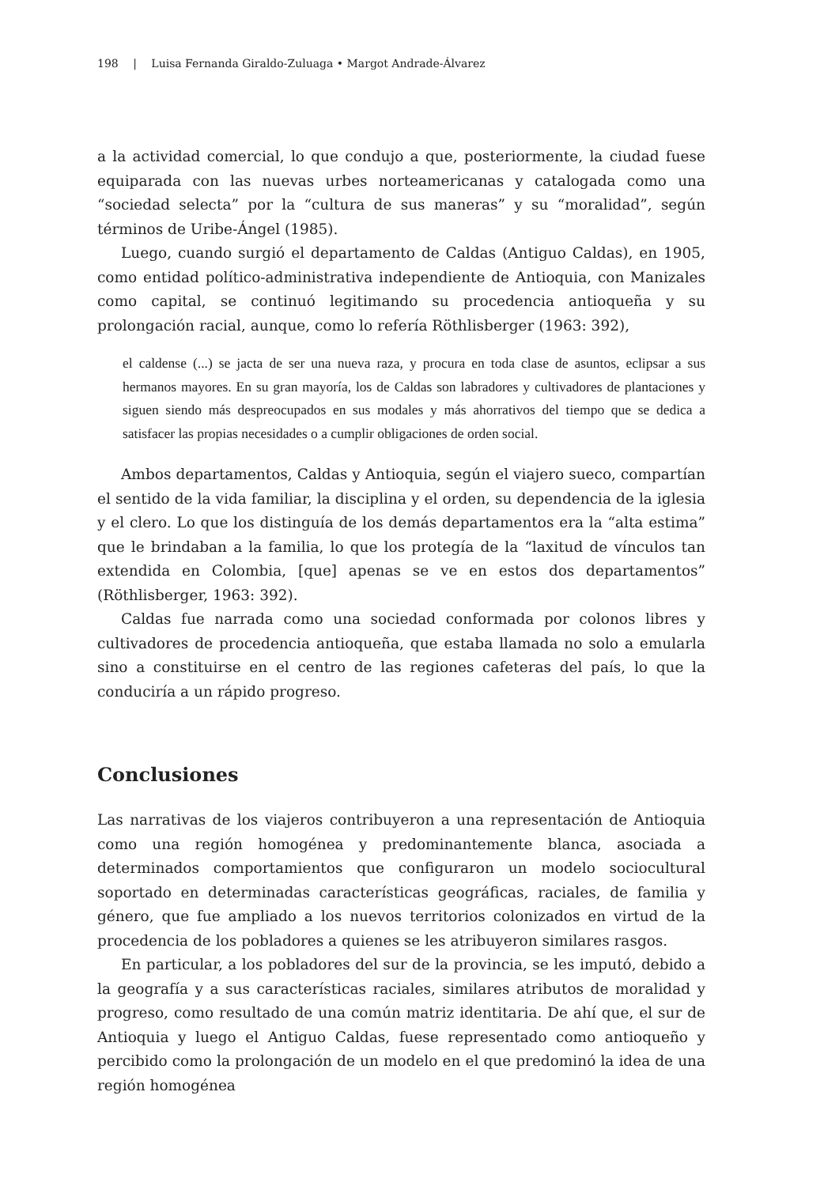198 | Luisa Fernanda Giraldo-Zuluaga • Margot Andrade-Álvarez
a la actividad comercial, lo que condujo a que, posteriormente, la ciudad fuese equiparada con las nuevas urbes norteamericanas y catalogada como una “sociedad selecta” por la “cultura de sus maneras” y su “moralidad”, según términos de Uribe-Ángel (1985).
Luego, cuando surgió el departamento de Caldas (Antiguo Caldas), en 1905, como entidad político-administrativa independiente de Antioquia, con Manizales como capital, se continuó legitimando su procedencia antioqueña y su prolongación racial, aunque, como lo refería Röthlisberger (1963: 392),
el caldense (...) se jacta de ser una nueva raza, y procura en toda clase de asuntos, eclipsar a sus hermanos mayores. En su gran mayoría, los de Caldas son labradores y cultivadores de plantaciones y siguen siendo más despreocupados en sus modales y más ahorrativos del tiempo que se dedica a satisfacer las propias necesidades o a cumplir obligaciones de orden social.
Ambos departamentos, Caldas y Antioquia, según el viajero sueco, compartían el sentido de la vida familiar, la disciplina y el orden, su dependencia de la iglesia y el clero. Lo que los distinguía de los demás departamentos era la “alta estima” que le brindaban a la familia, lo que los protegía de la “laxitud de vínculos tan extendida en Colombia, [que] apenas se ve en estos dos departamentos” (Röthlisberger, 1963: 392).
Caldas fue narrada como una sociedad conformada por colonos libres y cultivadores de procedencia antioqueña, que estaba llamada no solo a emularla sino a constituirse en el centro de las regiones cafeteras del país, lo que la conduciría a un rápido progreso.
Conclusiones
Las narrativas de los viajeros contribuyeron a una representación de Antioquia como una región homogénea y predominantemente blanca, asociada a determinados comportamientos que configuraron un modelo sociocultural soportado en determinadas características geográficas, raciales, de familia y género, que fue ampliado a los nuevos territorios colonizados en virtud de la procedencia de los pobladores a quienes se les atribuyeron similares rasgos.
En particular, a los pobladores del sur de la provincia, se les imputó, debido a la geografía y a sus características raciales, similares atributos de moralidad y progreso, como resultado de una común matriz identitaria. De ahí que, el sur de Antioquia y luego el Antiguo Caldas, fuese representado como antioqueño y percibido como la prolongación de un modelo en el que predominó la idea de una región homogénea